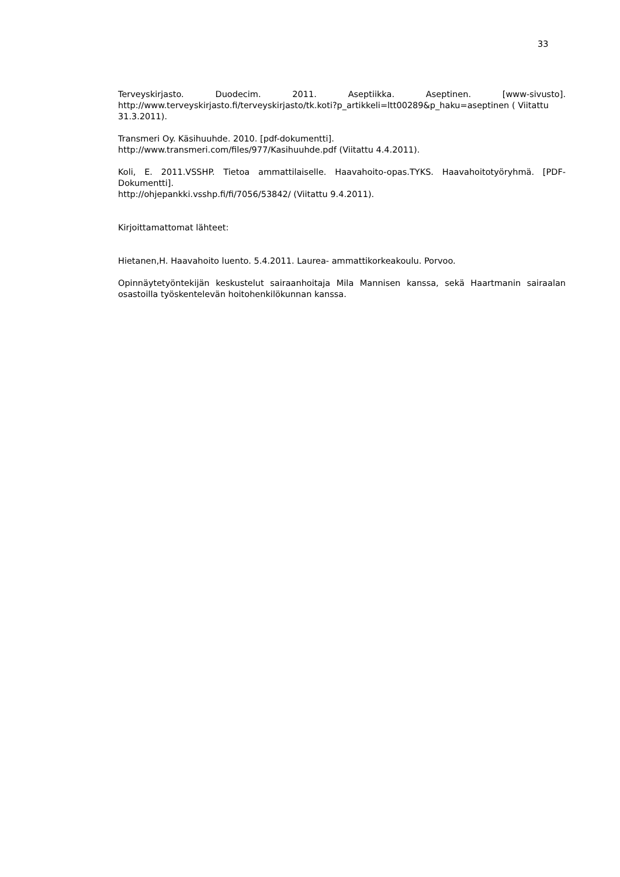33
Terveyskirjasto. Duodecim. 2011. Aseptiikka. Aseptinen. [www-sivusto].
http://www.terveyskirjasto.fi/terveyskirjasto/tk.koti?p_artikkeli=ltt00289&p_haku=aseptinen ( Viitattu 31.3.2011).
Transmeri Oy. Käsihuuhde. 2010. [pdf-dokumentti].
http://www.transmeri.com/files/977/Kasihuuhde.pdf (Viitattu 4.4.2011).
Koli, E. 2011.VSSHP. Tietoa ammattilaiselle. Haavahoito-opas.TYKS. Haavahoitotyöryhmä. [PDF-Dokumentti].
http://ohjepankki.vsshp.fi/fi/7056/53842/ (Viitattu 9.4.2011).
Kirjoittamattomat lähteet:
Hietanen,H. Haavahoito luento. 5.4.2011. Laurea- ammattikorkeakoulu. Porvoo.
Opinnäytetyöntekijän keskustelut sairaanhoitaja Mila Mannisen kanssa, sekä Haartmanin sairaalan osastoilla työskentelevän hoitohenkilökunnan kanssa.